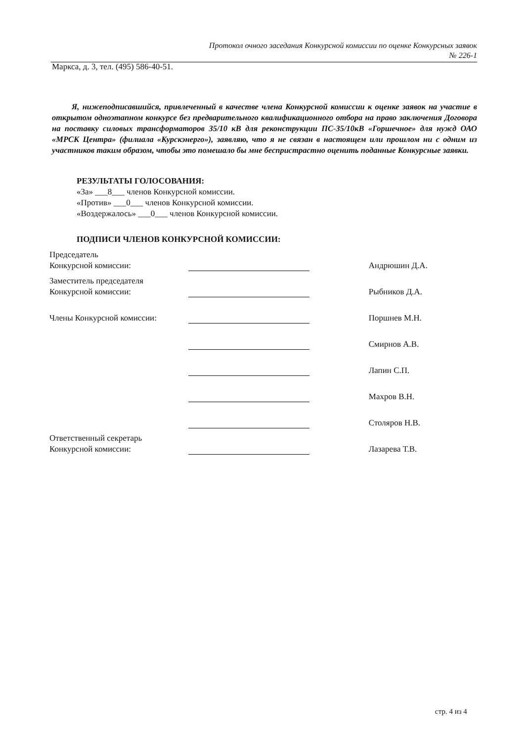Протокол очного заседания Конкурсной комиссии по оценке Конкурсных заявок
№ 226-1
Маркса, д. 3, тел. (495) 586-40-51.
Я, нижеподписавшийся, привлеченный в качестве члена Конкурсной комиссии к оценке заявок на участие в открытом одноэтапном конкурсе без предварительного квалификационного отбора на право заключения Договора на поставку силовых трансформаторов 35/10 кВ для реконструкции ПС-35/10кВ «Горшечное» для нужд ОАО «МРСК Центра» (филиала «Курскэнерго»), заявляю, что я не связан в настоящем или прошлом ни с одним из участников таким образом, чтобы это помешало бы мне беспристрастно оценить поданные Конкурсные заявки.
РЕЗУЛЬТАТЫ ГОЛОСОВАНИЯ:
«За» ___8___ членов Конкурсной комиссии.
«Против» ___0___ членов Конкурсной комиссии.
«Воздержалось» ___0___ членов Конкурсной комиссии.
ПОДПИСИ ЧЛЕНОВ КОНКУРСНОЙ КОМИССИИ:
| Председатель Конкурсной комиссии: | | | Андрюшин Д.А. |
| Заместитель председателя Конкурсной комиссии: | | | Рыбников Д.А. |
| Члены Конкурсной комиссии: | | | Поршнев М.Н. |
| | | | Смирнов А.В. |
| | | | Лапин С.П. |
| | | | Махров В.Н. |
| | | | Столяров Н.В. |
| Ответственный секретарь Конкурсной комиссии: | | | Лазарева Т.В. |
стр. 4 из 4